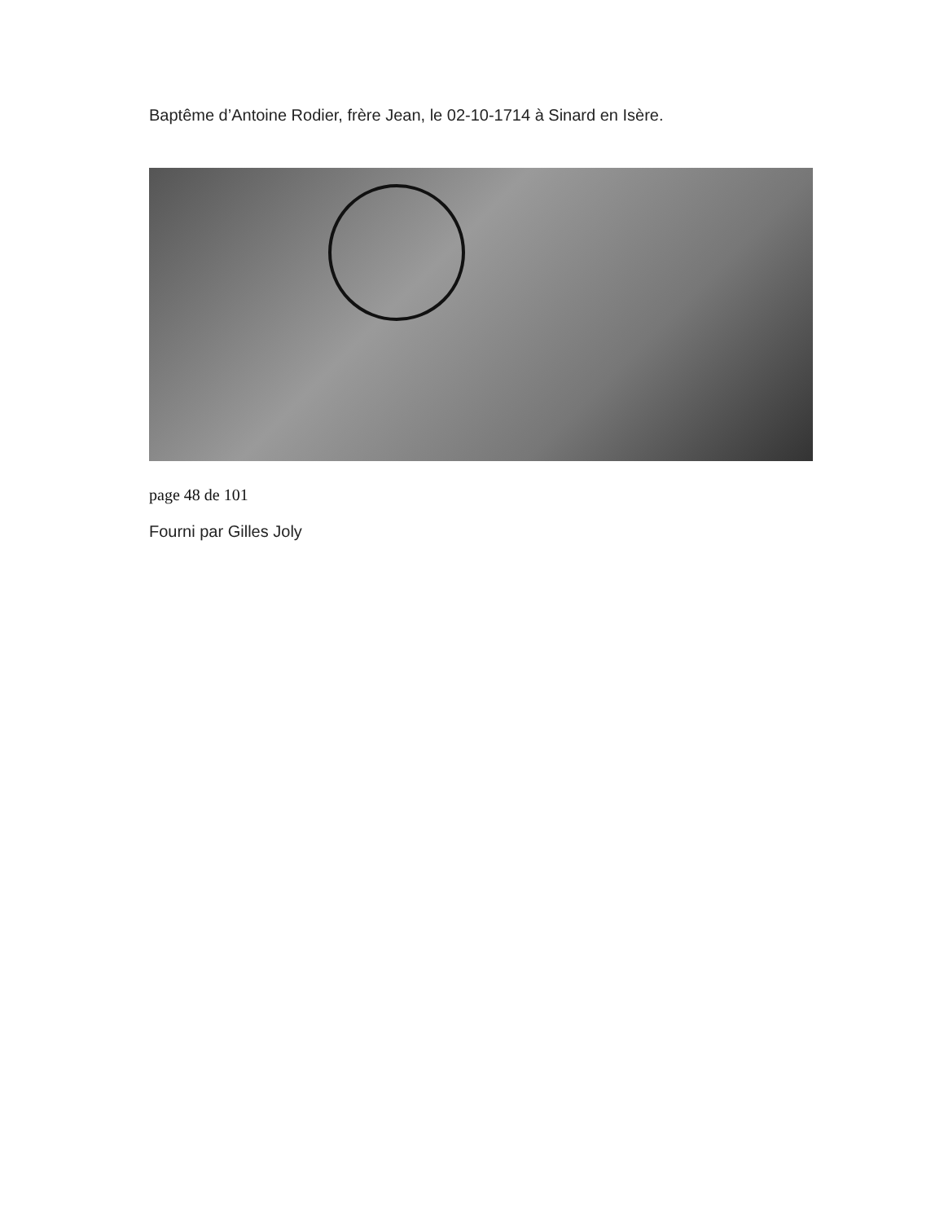Baptême d’Antoine Rodier, frère Jean, le 02-10-1714 à Sinard en Isère.
page 48 de 101
Fourni par Gilles Joly